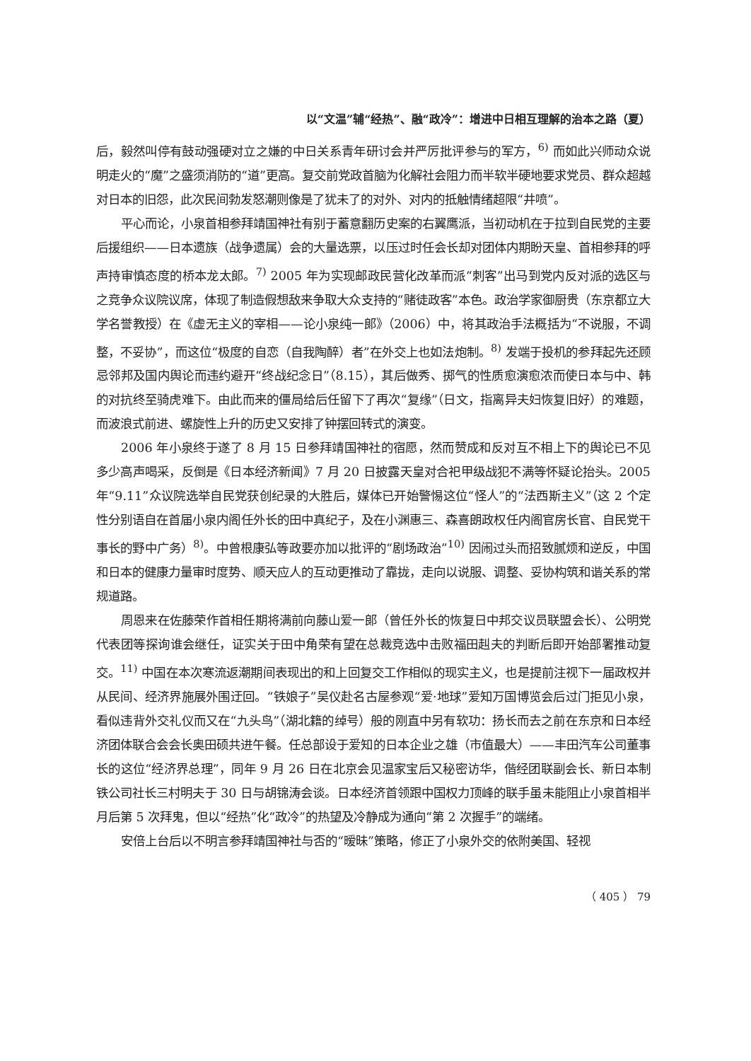以“文温”辅“经热”、融“政冷”：增进中日相互理解的治本之路（夏）
后，毅然叫停有鼓动强硬对立之嫌的中日关系青年研讨会并严厉批评参与的军方，<sup>6)</sup> 而如此兴师动众说明走火的“魔”之盛须消防的“道”更高。复交前党政首脑为化解社会阻力而半软半硬地要求党员、群众超越对日本的旧怨，此次民间勃发怒潮则像是了犹未了的对外、对内的抵触情绪超限“井喷”。
平心而论，小泉首相参拜靖国神社有别于蓄意翻历史案的右翼鹰派，当初动机在于拉到自民党的主要后援组织——日本遗族（战争遗属）会的大量选票，以压过时任会长却对团体内期盼天皇、首相参拜的呼声持审慎态度的桥本龙太郎。<sup>7)</sup> 2005 年为实现邮政民营化改革而派“刺客”出马到党内反对派的选区与之竞争众议院议席，体现了制造假想敌来争取大众支持的“赌徒政客”本色。政治学家御厨贵（东京都立大学名誉教授）在《虚无主义的宰相——论小泉纯一郎》（2006）中，将其政治手法概括为“不说服，不调整，不妥协”，而这位“极度的自恋（自我陶醉）者”在外交上也如法炮制。<sup>8)</sup> 发端于投机的参拜起先还顾忌邻邦及国内舆论而违约避开“终战纪念日”（8.15），其后做秀、掷气的性质愈演愈浓而使日本与中、韩的对抗终至骑虎难下。由此而来的僵局给后任留下了再次“复缘”（日文，指离异夫妇恢复旧好）的难题，而波浪式前进、螺旋性上升的历史又安排了钟摆回转式的演变。
2006 年小泉终于遂了 8 月 15 日参拜靖国神社的宿愿，然而赞成和反对互不相上下的舆论已不见多少高声喝采，反倒是《日本经济新闻》7 月 20 日披露天皇对合祀甲级战犯不满等怀疑论抬头。2005 年“9.11”众议院选举自民党获创纪录的大胜后，媒体已开始警惕这位“怪人”的“法西斯主义”（这 2 个定性分别语自在首届小泉内阁任外长的田中真纪子，及在小渊惠三、森喜朗政权任内阁官房长官、自民党干事长的野中广务）<sup>8)</sup>。中曾根康弘等政要亦加以批评的“剧场政治”<sup>10)</sup> 因闹过头而招致腻烦和逆反，中国和日本的健康力量审时度势、顺天应人的互动更推动了靠拢，走向以说服、调整、妥协构筑和谐关系的常规道路。
周恩来在佐藤荣作首相任期将满前向藤山爱一郎（曾任外长的恢复日中邦交议员联盟会长）、公明党代表团等探询谁会继任，证实关于田中角荣有望在总裁竞选中击败福田赳夫的判断后即开始部署推动复交。<sup>11)</sup> 中国在本次寒流返潮期间表现出的和上回复交工作相似的现实主义，也是提前注视下一届政权并从民间、经济界施展外围迂回。“铁娘子”吴仪赴名古屋参观“爱·地球”爱知万国博览会后过门拒见小泉，看似违背外交礼仪而又在“九头鸟”（湖北籍的绰号）般的刚直中另有软功：扬长而去之前在东京和日本经济团体联合会会长奥田硕共进午餐。任总部设于爱知的日本企业之雄（市值最大）——丰田汽车公司董事长的这位“经济界总理”，同年 9 月 26 日在北京会见温家宝后又秘密访华，偕经团联副会长、新日本制铁公司社长三村明夫于 30 日与胡锦涛会谈。日本经济首领跟中国权力顶峰的联手虽未能阻止小泉首相半月后第 5 次拜鬼，但以“经热”化“政冷”的热望及冷静成为通向“第 2 次握手”的端绪。
安倍上台后以不明言参拜靖国神社与否的“暧昧”策略，修正了小泉外交的依附美国、轻视
（ 405 ） 79